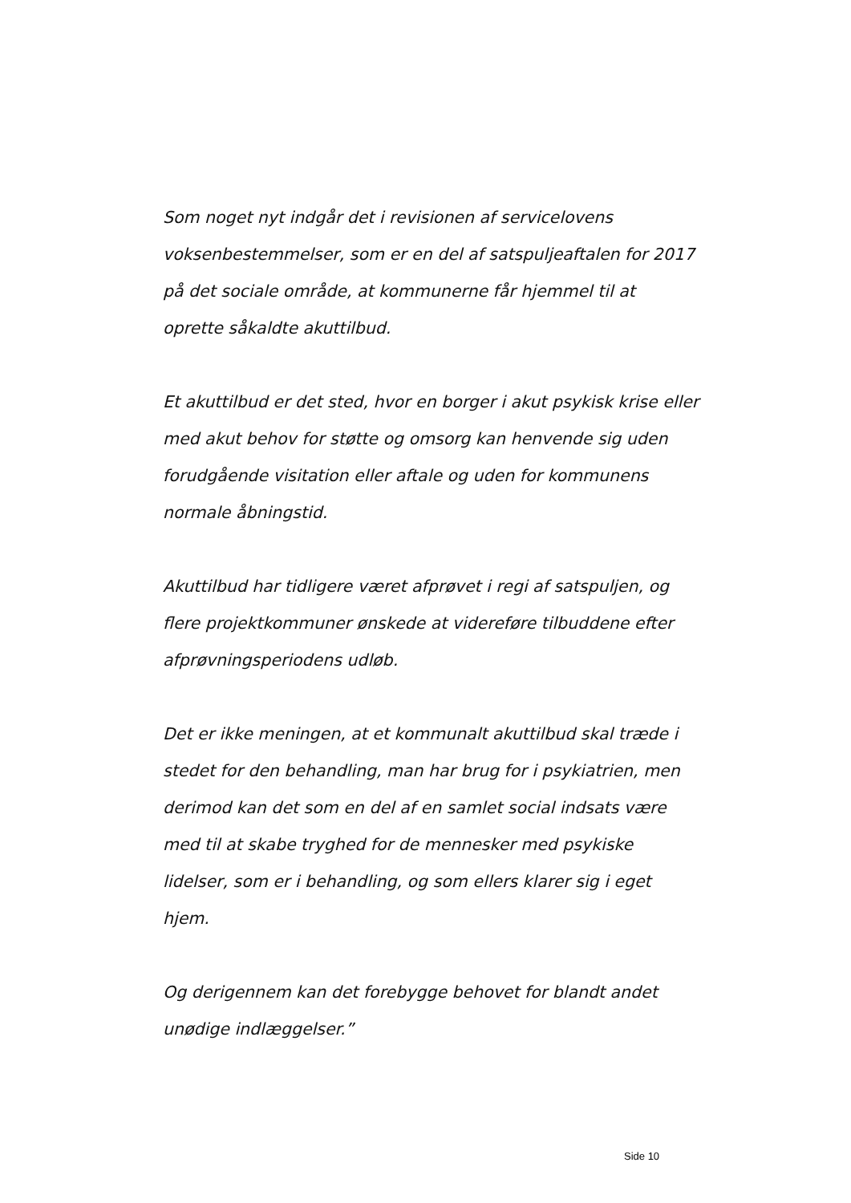Som noget nyt indgår det i revisionen af servicelovens voksenbestemmelser, som er en del af satspuljeaftalen for 2017 på det sociale område, at kommunerne får hjemmel til at oprette såkaldte akuttilbud.
Et akuttilbud er det sted, hvor en borger i akut psykisk krise eller med akut behov for støtte og omsorg kan henvende sig uden forudgående visitation eller aftale og uden for kommunens normale åbningstid.
Akuttilbud har tidligere været afprøvet i regi af satspuljen, og flere projektkommuner ønskede at videreføre tilbuddene efter afprøvningsperiodens udløb.
Det er ikke meningen, at et kommunalt akuttilbud skal træde i stedet for den behandling, man har brug for i psykiatrien, men derimod kan det som en del af en samlet social indsats være med til at skabe tryghed for de mennesker med psykiske lidelser, som er i behandling, og som ellers klarer sig i eget hjem.
Og derigennem kan det forebygge behovet for blandt andet unødige indlæggelser.”
Side 10